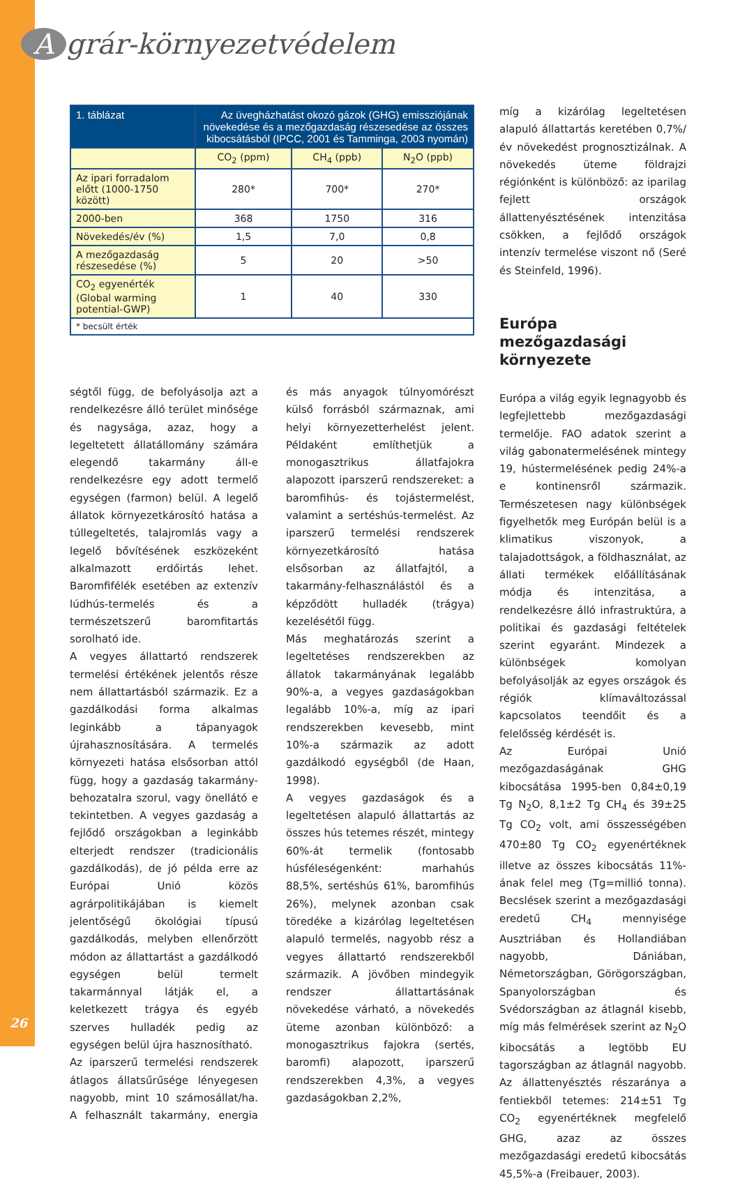Agrár-környezetvédelem
| 1. táblázat | Az üvegházhatást okozó gázok (GHG) emissziójának növekedése és a mezőgazdaság részesedése az összes kibocsátásból (IPCC, 2001 és Tamminga, 2003 nyomán) | | |
| | CO<sub>2</sub> (ppm) | CH<sub>4</sub> (ppb) | N<sub>2</sub>O (ppb) |
| Az ipari forradalom előtt (1000-1750 között) | 280* | 700* | 270* |
| 2000-ben | 368 | 1750 | 316 |
| Növekedés/év (%) | 1,5 | 7,0 | 0,8 |
| A mezőgazdaság részesedése (%) | 5 | 20 | >50 |
| CO<sub>2</sub> egyenérték (Global warming potential-GWP) | 1 | 40 | 330 |
| * becsült érték | | | |
ségtől függ, de befolyásolja azt a rendelkezésre álló terület minősége és nagysága, azaz, hogy a legeltetett állatállomány számára elegendő takarmány áll-e rendelkezésre egy adott termelő egységen (farmon) belül. A legelő állatok környezetkárosító hatása a túllegeltetés, talajromlás vagy a legelő bővítésének eszközeként alkalmazott erdőirtás lehet. Baromfifélék esetében az extenzív lúdhús-termelés és a természetszerű baromfitartás sorolható ide.
A vegyes állattartó rendszerek termelési értékének jelentős része nem állattartásból származik. Ez a gazdálkodási forma alkalmas leginkább a tápanyagok újrahasznosítására. A termelés környezeti hatása elsősorban attól függ, hogy a gazdaság takarmány-behozatalra szorul, vagy önellátó e tekintetben. A vegyes gazdaság a fejlődő országokban a leginkább elterjedt rendszer (tradicionális gazdálkodás), de jó példa erre az Európai Unió közös agrárpolitikájában is kiemelt jelentőségű ökológiai típusú gazdálkodás, melyben ellenőrzött módon az állattartást a gazdálkodó egységen belül termelt takarmánnyal látják el, a keletkezett trágya és egyéb szerves hulladék pedig az egységen belül újra hasznosítható.
Az iparszerű termelési rendszerek átlagos állatsűrűsége lényegesen nagyobb, mint 10 számosállat/ha. A felhasznált takarmány, energia és más anyagok túlnyomórészt külső forrásból származnak, ami helyi környezetterhelést jelent. Példaként említhetjük a monogasztrikus állatfajokra alapozott iparszerű rendszereket: a baromfihús- és tojástermelést, valamint a sertéshús-termelést. Az iparszerű termelési rendszerek környezetkárosító hatása elsősorban az állatfajtól, a takarmány-felhasználástól és a képződött hulladék (trágya) kezelésétől függ.
Más meghatározás szerint a legeltetéses rendszerekben az állatok takarmányának legalább 90%-a, a vegyes gazdaságokban legalább 10%-a, míg az ipari rendszerekben kevesebb, mint 10%-a származik az adott gazdálkodó egységből (de Haan, 1998).
A vegyes gazdaságok és a legeltetésen alapuló állattartás az összes hús tetemes részét, mintegy 60%-át termelik (fontosabb húsféleségenként: marhahús 88,5%, sertéshús 61%, baromfihús 26%), melynek azonban csak töredéke a kizárólag legeltetésen alapuló termelés, nagyobb rész a vegyes állattartó rendszerekből származik. A jövőben mindegyik rendszer állattartásának növekedése várható, a növekedés üteme azonban különböző: a monogasztrikus fajokra (sertés, baromfi) alapozott, iparszerű rendszerekben 4,3%, a vegyes gazdaságokban 2,2%,
míg a kizárólag legeltetésen alapuló állattartás keretében 0,7%/év növekedést prognosztizálnak. A növekedés üteme földrajzi régiónként is különböző: az iparilag fejlett országok állattenyésztésének intenzitása csökken, a fejlődő országok intenzív termelése viszont nő (Seré és Steinfeld, 1996).
Európa mezőgazdasági környezete
Európa a világ egyik legnagyobb és legfejlettebb mezőgazdasági termelője. FAO adatok szerint a világ gabonatermelésének mintegy 19, hústermelésének pedig 24%-a e kontinensről származik. Természetesen nagy különbségek figyelhetők meg Európán belül is a klimatikus viszonyok, a talajadottságok, a földhasználat, az állati termékek előállításának módja és intenzitása, a rendelkezésre álló infrastruktúra, a politikai és gazdasági feltételek szerint egyaránt. Mindezek a különbségek komolyan befolyásolják az egyes országok és régiók klímaváltozással kapcsolatos teendőit és a felelősség kérdését is.
Az Európai Unió mezőgazdaságának GHG kibocsátása 1995-ben 0,84±0,19 Tg N<sub>2</sub>O, 8,1±2 Tg CH<sub>4</sub> és 39±25 Tg CO<sub>2</sub> volt, ami összességében 470±80 Tg CO<sub>2</sub> egyenértéknek illetve az összes kibocsátás 11%-ának felel meg (Tg=millió tonna). Becslések szerint a mezőgazdasági eredetű CH<sub>4</sub> mennyisége Ausztriában és Hollandiában nagyobb, Dániában, Németországban, Görögországban, Spanyolországban és Svédországban az átlagnál kisebb, míg más felmérések szerint az N<sub>2</sub>O kibocsátás a legtöbb EU tagországban az átlagnál nagyobb. Az állattenyésztés részaránya a fentiekből tetemes: 214±51 Tg CO<sub>2</sub> egyenértéknek megfelelő GHG, azaz az összes mezőgazdasági eredetű kibocsátás 45,5%-a (Freibauer, 2003).
26